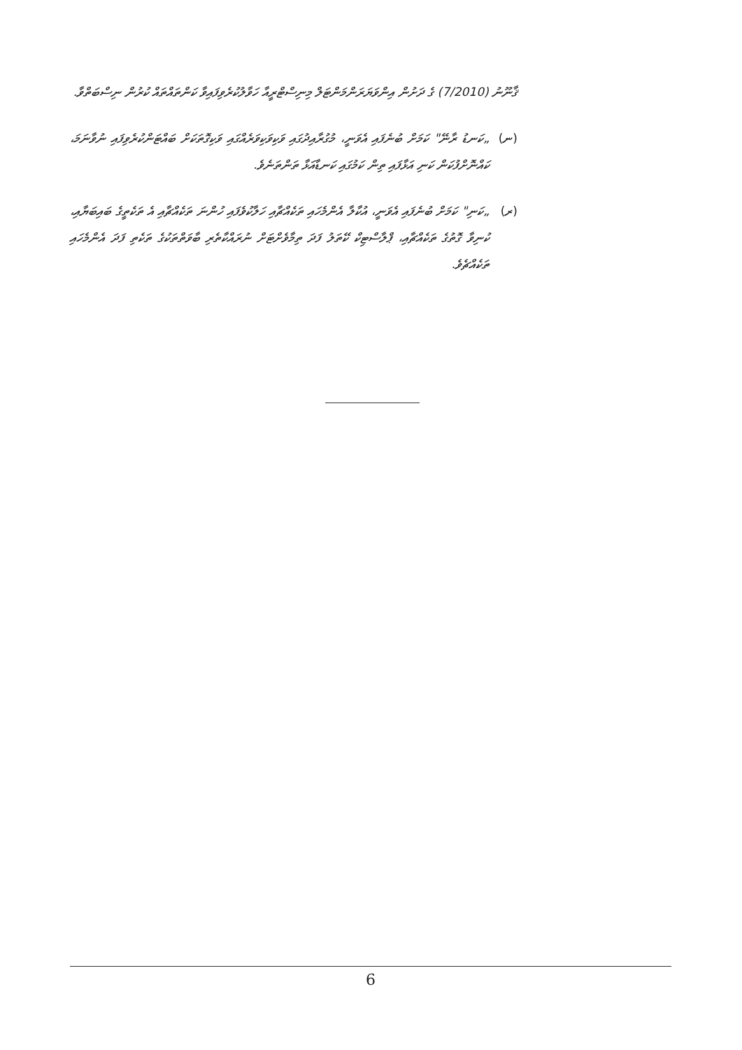ޤާނޫނު (7/2010) ގެ ދަށުން އިންވަޔަރަންމަންޓަލް މިނިސްޓްރީއާ ހަވާލުކުރެވިފައިވާ ކަންތައްތައް ކުރުން ނިސްބަތްވާ.
(ނ) „ކަނޑު ރާނޭ" ކަމަށް ބުނެފައި އެވަނީ، މުގުރާއިދުގައި ވަކިވަކިވަރެއްގައި ވަކިގޮތަކަށް ބައްޓަންކުރެވިފައި ނުވާނަމަ، ކައްނޮށްފުކަން ކަނި އަޅާފައި ތިން ކަމުގައި ކަނޑާއަޅާ ތަންތަނެވެ.
(ރ) „ކަނި" ކަމަށް ބުނެފައި އެވަނީ، އުކާލާ އެންމެހައި ތަކެއްޗާއި ހަލާކުވެފައި ހުންނަ ތަކެއްޗާއި އެ ތަކެތީގެ ބައިބަޔާއި، ކުނިވާ ގޮތުގެ ތަކެއްޗާއި، ޕްލާސްޓިކް ކޭތަލު ފަދަ ތިމާވެށްޓަށް ނުރައްކާތެރި ބާވަތްތަކުގެ ތަކެތި ފަދަ އެންމެހައި ތަކެއްޗެވެ.
6